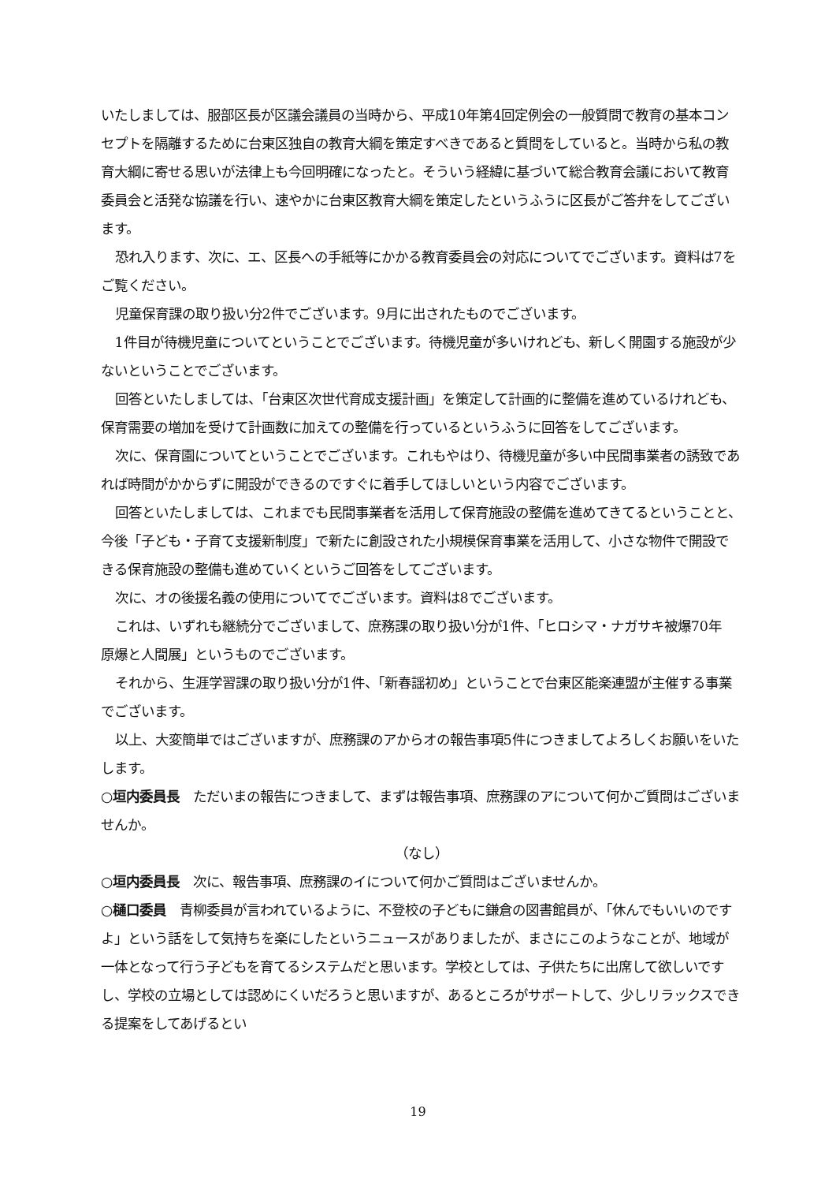いたしましては、服部区長が区議会議員の当時から、平成10年第4回定例会の一般質問で教育の基本コンセプトを隔離するために台東区独自の教育大綱を策定すべきであると質問をしていると。当時から私の教育大綱に寄せる思いが法律上も今回明確になったと。そういう経緯に基づいて総合教育会議において教育委員会と活発な協議を行い、速やかに台東区教育大綱を策定したというふうに区長がご答弁をしてございます。
恐れ入ります、次に、エ、区長への手紙等にかかる教育委員会の対応についてでございます。資料は7をご覧ください。
児童保育課の取り扱い分2件でございます。9月に出されたものでございます。
1件目が待機児童についてということでございます。待機児童が多いけれども、新しく開園する施設が少ないということでございます。
回答といたしましては、「台東区次世代育成支援計画」を策定して計画的に整備を進めているけれども、保育需要の増加を受けて計画数に加えての整備を行っているというふうに回答をしてございます。
次に、保育園についてということでございます。これもやはり、待機児童が多い中民間事業者の誘致であれば時間がかからずに開設ができるのですぐに着手してほしいという内容でございます。
回答といたしましては、これまでも民間事業者を活用して保育施設の整備を進めてきてるということと、今後「子ども・子育て支援新制度」で新たに創設された小規模保育事業を活用して、小さな物件で開設できる保育施設の整備も進めていくというご回答をしてございます。
次に、オの後援名義の使用についてでございます。資料は8でございます。
これは、いずれも継続分でございまして、庶務課の取り扱い分が1件、「ヒロシマ・ナガサキ被爆70年　原爆と人間展」というものでございます。
それから、生涯学習課の取り扱い分が1件、「新春謡初め」ということで台東区能楽連盟が主催する事業でございます。
以上、大変簡単ではございますが、庶務課のアからオの報告事項5件につきましてよろしくお願いをいたします。
○垣内委員長　ただいまの報告につきまして、まずは報告事項、庶務課のアについて何かご質問はございませんか。
（なし）
○垣内委員長　次に、報告事項、庶務課のイについて何かご質問はございませんか。
○樋口委員　青柳委員が言われているように、不登校の子どもに鎌倉の図書館員が、「休んでもいいのですよ」という話をして気持ちを楽にしたというニュースがありましたが、まさにこのようなことが、地域が一体となって行う子どもを育てるシステムだと思います。学校としては、子供たちに出席して欲しいですし、学校の立場としては認めにくいだろうと思いますが、あるところがサポートして、少しリラックスできる提案をしてあげるとい
19